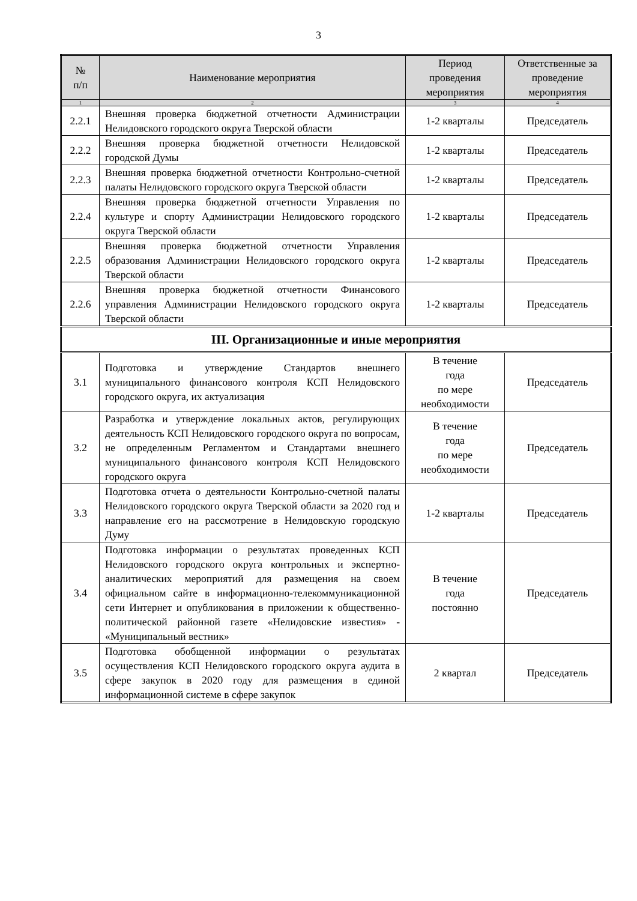3
| № п/п | Наименование мероприятия | Период проведения мероприятия | Ответственные за проведение мероприятия |
| --- | --- | --- | --- |
| 1 | 2 | 3 | 4 |
| 2.2.1 | Внешняя проверка бюджетной отчетности Администрации Нелидовского городского округа Тверской области | 1-2 кварталы | Председатель |
| 2.2.2 | Внешняя проверка бюджетной отчетности Нелидовской городской Думы | 1-2 кварталы | Председатель |
| 2.2.3 | Внешняя проверка бюджетной отчетности Контрольно-счетной палаты Нелидовского городского округа Тверской области | 1-2 кварталы | Председатель |
| 2.2.4 | Внешняя проверка бюджетной отчетности Управления по культуре и спорту Администрации Нелидовского городского округа Тверской области | 1-2 кварталы | Председатель |
| 2.2.5 | Внешняя проверка бюджетной отчетности Управления образования Администрации Нелидовского городского округа Тверской области | 1-2 кварталы | Председатель |
| 2.2.6 | Внешняя проверка бюджетной отчетности Финансового управления Администрации Нелидовского городского округа Тверской области | 1-2 кварталы | Председатель |
| III. Организационные и иные мероприятия | | | |
| 3.1 | Подготовка и утверждение Стандартов внешнего муниципального финансового контроля КСП Нелидовского городского округа, их актуализация | В течение года по мере необходимости | Председатель |
| 3.2 | Разработка и утверждение локальных актов, регулирующих деятельность КСП Нелидовского городского округа по вопросам, не определенным Регламентом и Стандартами внешнего муниципального финансового контроля КСП Нелидовского городского округа | В течение года по мере необходимости | Председатель |
| 3.3 | Подготовка отчета о деятельности Контрольно-счетной палаты Нелидовского городского округа Тверской области за 2020 год и направление его на рассмотрение в Нелидовскую городскую Думу | 1-2 кварталы | Председатель |
| 3.4 | Подготовка информации о результатах проведенных КСП Нелидовского городского округа контрольных и экспертно-аналитических мероприятий для размещения на своем официальном сайте в информационно-телекоммуникационной сети Интернет и опубликования в приложении к общественно-политической районной газете «Нелидовские известия» - «Муниципальный вестник» | В течение года постоянно | Председатель |
| 3.5 | Подготовка обобщенной информации о результатах осуществления КСП Нелидовского городского округа аудита в сфере закупок в 2020 году для размещения в единой информационной системе в сфере закупок | 2 квартал | Председатель |